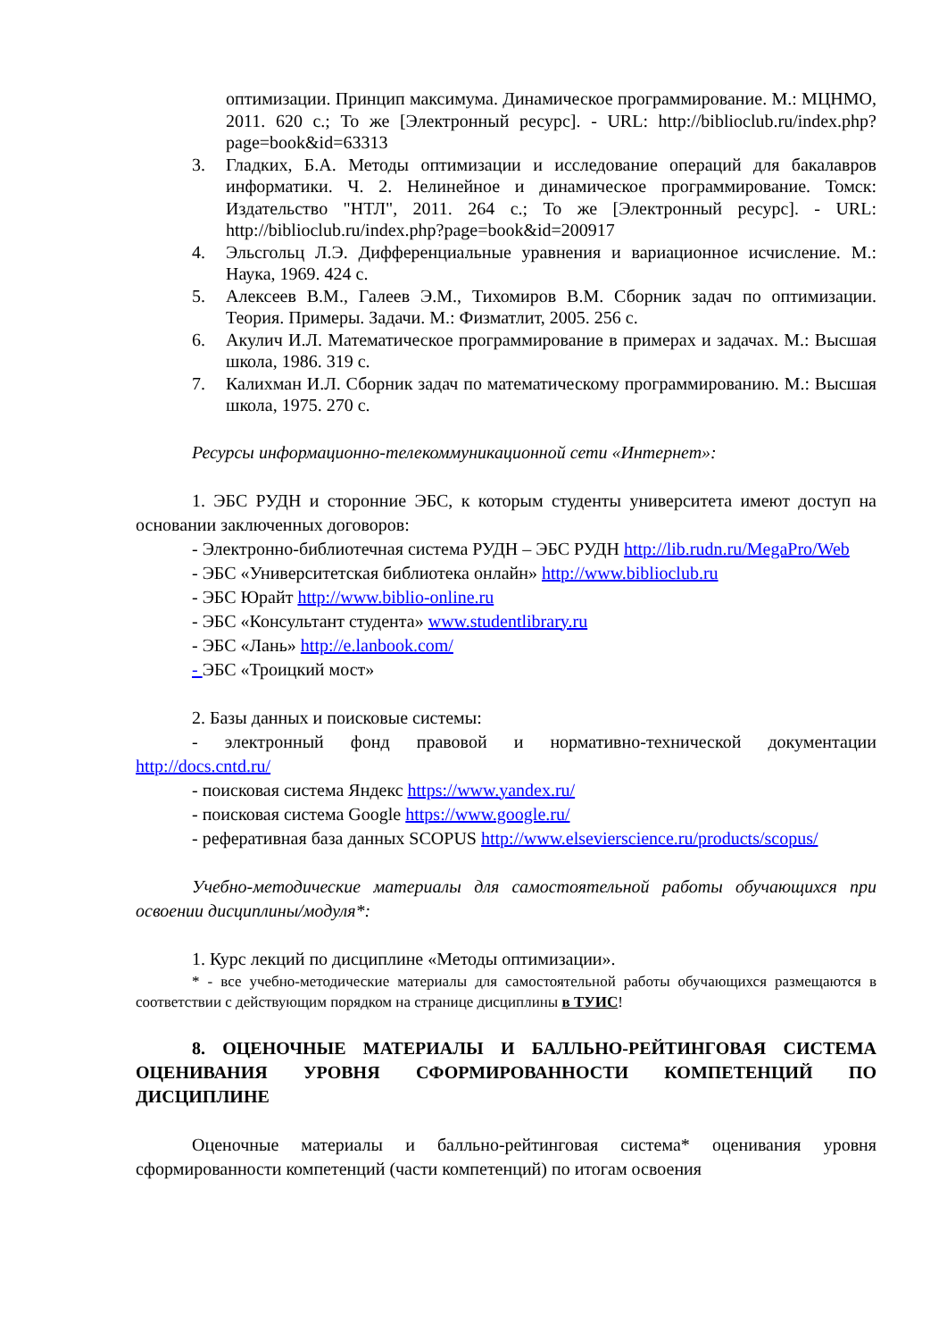оптимизации. Принцип максимума. Динамическое программирование. М.: МЦНМО, 2011. 620 с.; То же [Электронный ресурс]. - URL: http://biblioclub.ru/index.php?page=book&id=63313
3. Гладких, Б.А. Методы оптимизации и исследование операций для бакалавров информатики. Ч. 2. Нелинейное и динамическое программирование. Томск: Издательство "НТЛ", 2011. 264 с.; То же [Электронный ресурс]. - URL: http://biblioclub.ru/index.php?page=book&id=200917
4. Эльсгольц Л.Э. Дифференциальные уравнения и вариационное исчисление. М.: Наука, 1969. 424 с.
5. Алексеев В.М., Галеев Э.М., Тихомиров В.М. Сборник задач по оптимизации. Теория. Примеры. Задачи. М.: Физматлит, 2005. 256 с.
6. Акулич И.Л. Математическое программирование в примерах и задачах. М.: Высшая школа, 1986. 319 с.
7. Калихман И.Л. Сборник задач по математическому программированию. М.: Высшая школа, 1975. 270 с.
Ресурсы информационно-телекоммуникационной сети «Интернет»:
1. ЭБС РУДН и сторонние ЭБС, к которым студенты университета имеют доступ на основании заключенных договоров:
- Электронно-библиотечная система РУДН – ЭБС РУДН http://lib.rudn.ru/MegaPro/Web
- ЭБС «Университетская библиотека онлайн» http://www.biblioclub.ru
- ЭБС Юрайт http://www.biblio-online.ru
- ЭБС «Консультант студента» www.studentlibrary.ru
- ЭБС «Лань» http://e.lanbook.com/
- ЭБС «Троицкий мост»
2. Базы данных и поисковые системы:
- электронный фонд правовой и нормативно-технической документации http://docs.cntd.ru/
- поисковая система Яндекс https://www.yandex.ru/
- поисковая система Google https://www.google.ru/
- реферативная база данных SCOPUS http://www.elsevierscience.ru/products/scopus/
Учебно-методические материалы для самостоятельной работы обучающихся при освоении дисциплины/модуля*:
1. Курс лекций по дисциплине «Методы оптимизации».
* - все учебно-методические материалы для самостоятельной работы обучающихся размещаются в соответствии с действующим порядком на странице дисциплины в ТУИС!
8. ОЦЕНОЧНЫЕ МАТЕРИАЛЫ И БАЛЛЬНО-РЕЙТИНГОВАЯ СИСТЕМА ОЦЕНИВАНИЯ УРОВНЯ СФОРМИРОВАННОСТИ КОМПЕТЕНЦИЙ ПО ДИСЦИПЛИНЕ
Оценочные материалы и балльно-рейтинговая система* оценивания уровня сформированности компетенций (части компетенций) по итогам освоения